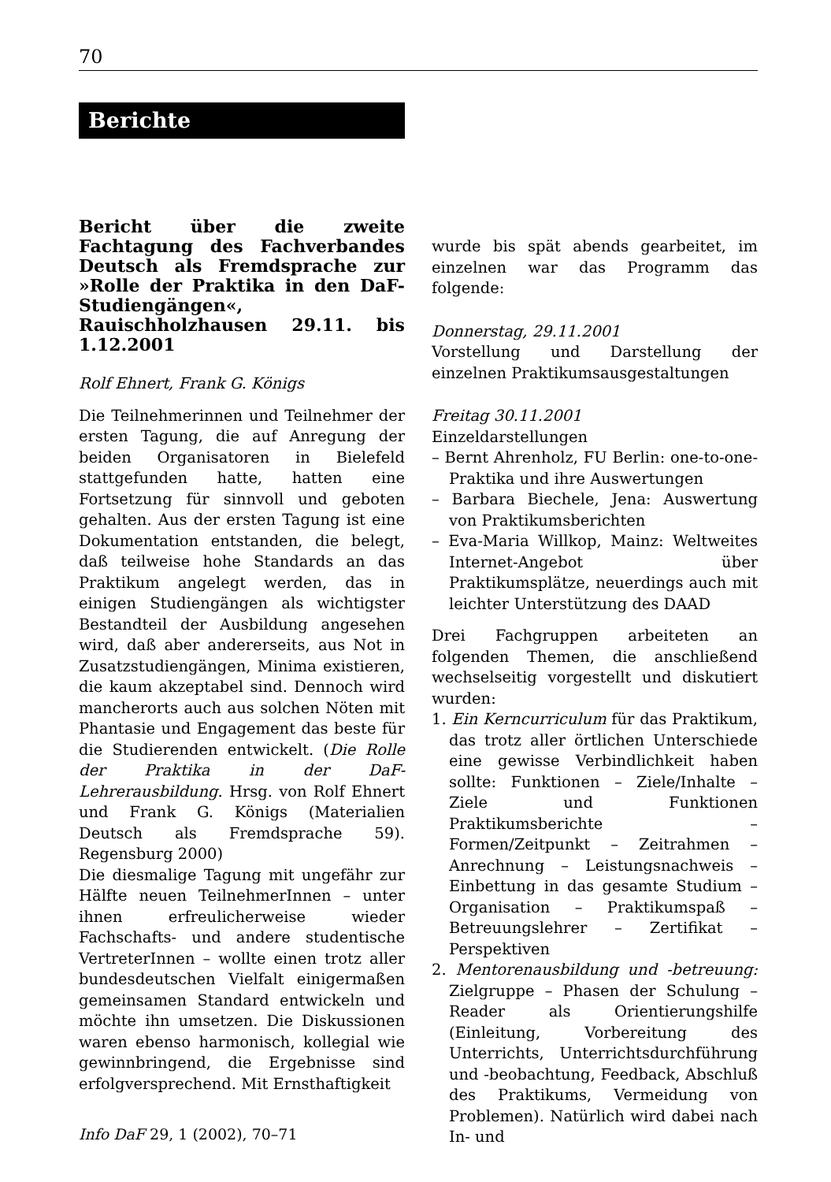70
Berichte
Bericht über die zweite Fachtagung des Fachverbandes Deutsch als Fremdsprache zur »Rolle der Praktika in den DaF-Studiengängen«, Rauischholzhausen 29.11. bis 1.12.2001
Rolf Ehnert, Frank G. Königs
Die Teilnehmerinnen und Teilnehmer der ersten Tagung, die auf Anregung der beiden Organisatoren in Bielefeld stattgefunden hatte, hatten eine Fortsetzung für sinnvoll und geboten gehalten. Aus der ersten Tagung ist eine Dokumentation entstanden, die belegt, daß teilweise hohe Standards an das Praktikum angelegt werden, das in einigen Studiengängen als wichtigster Bestandteil der Ausbildung angesehen wird, daß aber andererseits, aus Not in Zusatzstudiengängen, Minima existieren, die kaum akzeptabel sind. Dennoch wird mancherorts auch aus solchen Nöten mit Phantasie und Engagement das beste für die Studierenden entwickelt. (Die Rolle der Praktika in der DaF-Lehrerausbildung. Hrsg. von Rolf Ehnert und Frank G. Königs (Materialien Deutsch als Fremdsprache 59). Regensburg 2000)
Die diesmalige Tagung mit ungefähr zur Hälfte neuen TeilnehmerInnen – unter ihnen erfreulicherweise wieder Fachschafts- und andere studentische VertreterInnen – wollte einen trotz aller bundesdeutschen Vielfalt einigermaßen gemeinsamen Standard entwickeln und möchte ihn umsetzen. Die Diskussionen waren ebenso harmonisch, kollegial wie gewinnbringend, die Ergebnisse sind erfolgversprechend. Mit Ernsthaftigkeit
wurde bis spät abends gearbeitet, im einzelnen war das Programm das folgende:
Donnerstag, 29.11.2001
Vorstellung und Darstellung der einzelnen Praktikumsausgestaltungen
Freitag 30.11.2001
Einzeldarstellungen
– Bernt Ahrenholz, FU Berlin: one-to-one-Praktika und ihre Auswertungen
– Barbara Biechele, Jena: Auswertung von Praktikumsberichten
– Eva-Maria Willkop, Mainz: Weltweites Internet-Angebot über Praktikumsplätze, neuerdings auch mit leichter Unterstützung des DAAD
Drei Fachgruppen arbeiteten an folgenden Themen, die anschließend wechselseitig vorgestellt und diskutiert wurden:
1. Ein Kerncurriculum für das Praktikum, das trotz aller örtlichen Unterschiede eine gewisse Verbindlichkeit haben sollte: Funktionen – Ziele/Inhalte – Ziele und Funktionen Praktikumsberichte – Formen/Zeitpunkt – Zeitrahmen – Anrechnung – Leistungsnachweis – Einbettung in das gesamte Studium – Organisation – Praktikumspaß – Betreuungslehrer – Zertifikat – Perspektiven
2. Mentorenausbildung und -betreuung: Zielgruppe – Phasen der Schulung – Reader als Orientierungshilfe (Einleitung, Vorbereitung des Unterrichts, Unterrichtsdurchführung und -beobachtung, Feedback, Abschluß des Praktikums, Vermeidung von Problemen). Natürlich wird dabei nach In- und
Info DaF 29, 1 (2002), 70–71